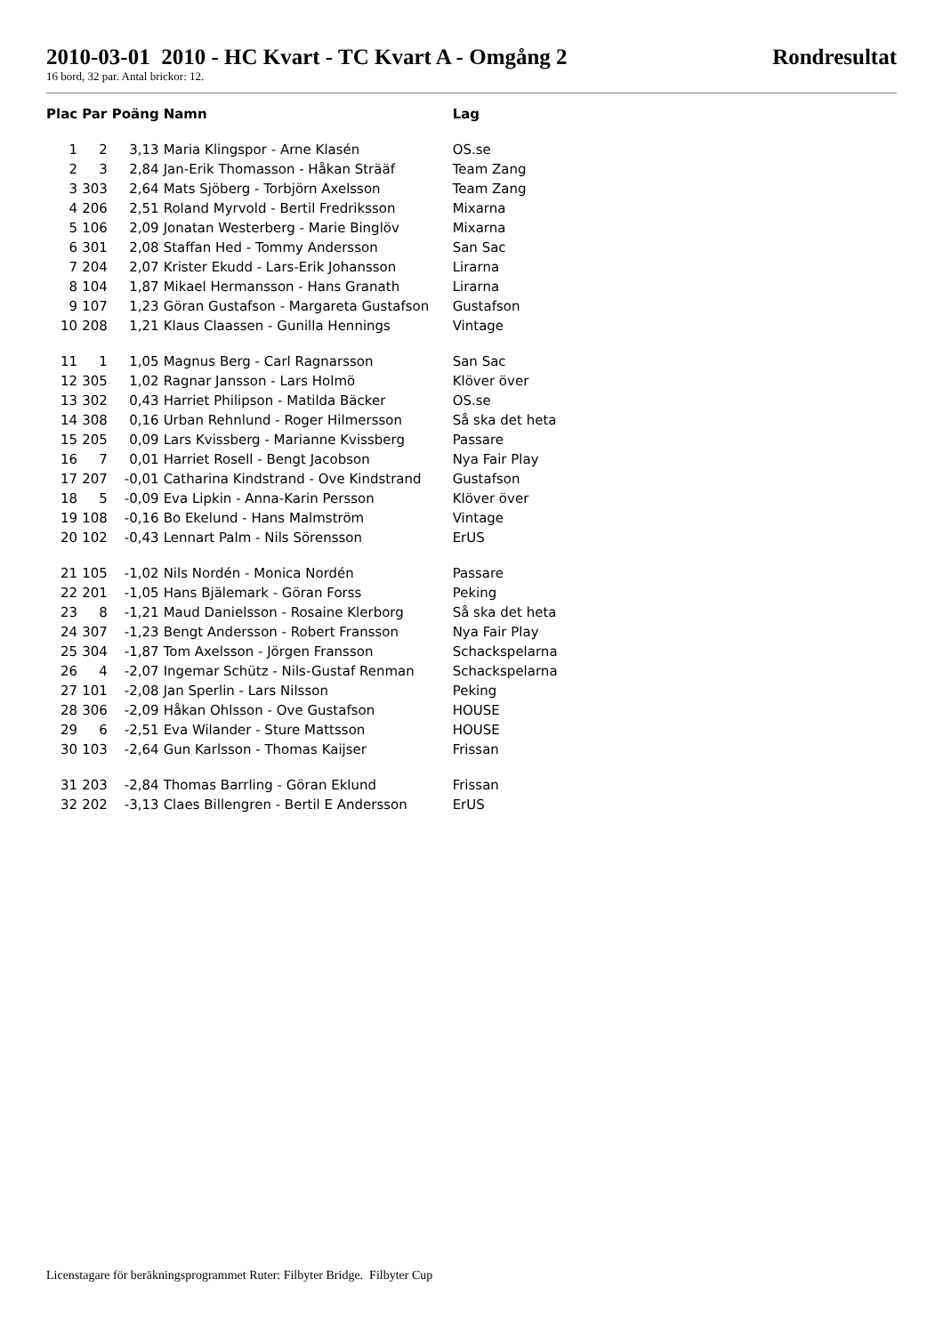2010-03-01 2010 - HC Kvart - TC Kvart A - Omgång 2 Rondresultat
16 bord, 32 par. Antal brickor: 12.
| Plac | Par | Poäng | Namn | Lag |
| --- | --- | --- | --- | --- |
| 1 | 2 | 3,13 | Maria Klingspor - Arne Klasén | OS.se |
| 2 | 3 | 2,84 | Jan-Erik Thomasson - Håkan Strääf | Team Zang |
| 3 | 303 | 2,64 | Mats Sjöberg - Torbjörn Axelsson | Team Zang |
| 4 | 206 | 2,51 | Roland Myrvold - Bertil Fredriksson | Mixarna |
| 5 | 106 | 2,09 | Jonatan Westerberg - Marie Binglöv | Mixarna |
| 6 | 301 | 2,08 | Staffan Hed - Tommy Andersson | San Sac |
| 7 | 204 | 2,07 | Krister Ekudd - Lars-Erik Johansson | Lirarna |
| 8 | 104 | 1,87 | Mikael Hermansson - Hans Granath | Lirarna |
| 9 | 107 | 1,23 | Göran Gustafson - Margareta Gustafson | Gustafson |
| 10 | 208 | 1,21 | Klaus Claassen - Gunilla Hennings | Vintage |
| 11 | 1 | 1,05 | Magnus Berg - Carl Ragnarsson | San Sac |
| 12 | 305 | 1,02 | Ragnar Jansson - Lars Holmö | Klöver över |
| 13 | 302 | 0,43 | Harriet Philipson - Matilda Bäcker | OS.se |
| 14 | 308 | 0,16 | Urban Rehnlund - Roger Hilmersson | Så ska det heta |
| 15 | 205 | 0,09 | Lars Kvissberg - Marianne Kvissberg | Passare |
| 16 | 7 | 0,01 | Harriet Rosell - Bengt Jacobson | Nya Fair Play |
| 17 | 207 | -0,01 | Catharina Kindstrand - Ove Kindstrand | Gustafson |
| 18 | 5 | -0,09 | Eva Lipkin - Anna-Karin Persson | Klöver över |
| 19 | 108 | -0,16 | Bo Ekelund - Hans Malmström | Vintage |
| 20 | 102 | -0,43 | Lennart Palm - Nils Sörensson | ErUS |
| 21 | 105 | -1,02 | Nils Nordén - Monica Nordén | Passare |
| 22 | 201 | -1,05 | Hans Bjälemark - Göran Forss | Peking |
| 23 | 8 | -1,21 | Maud Danielsson - Rosaine Klerborg | Så ska det heta |
| 24 | 307 | -1,23 | Bengt Andersson - Robert Fransson | Nya Fair Play |
| 25 | 304 | -1,87 | Tom Axelsson - Jörgen Fransson | Schackspelarna |
| 26 | 4 | -2,07 | Ingemar Schütz - Nils-Gustaf Renman | Schackspelarna |
| 27 | 101 | -2,08 | Jan Sperlin - Lars Nilsson | Peking |
| 28 | 306 | -2,09 | Håkan Ohlsson - Ove Gustafson | HOUSE |
| 29 | 6 | -2,51 | Eva Wilander - Sture Mattsson | HOUSE |
| 30 | 103 | -2,64 | Gun Karlsson - Thomas Kaijser | Frissan |
| 31 | 203 | -2,84 | Thomas Barrling - Göran Eklund | Frissan |
| 32 | 202 | -3,13 | Claes Billengren - Bertil E Andersson | ErUS |
Licenstagare för beräkningsprogrammet Ruter: Filbyter Bridge. Filbyter Cup